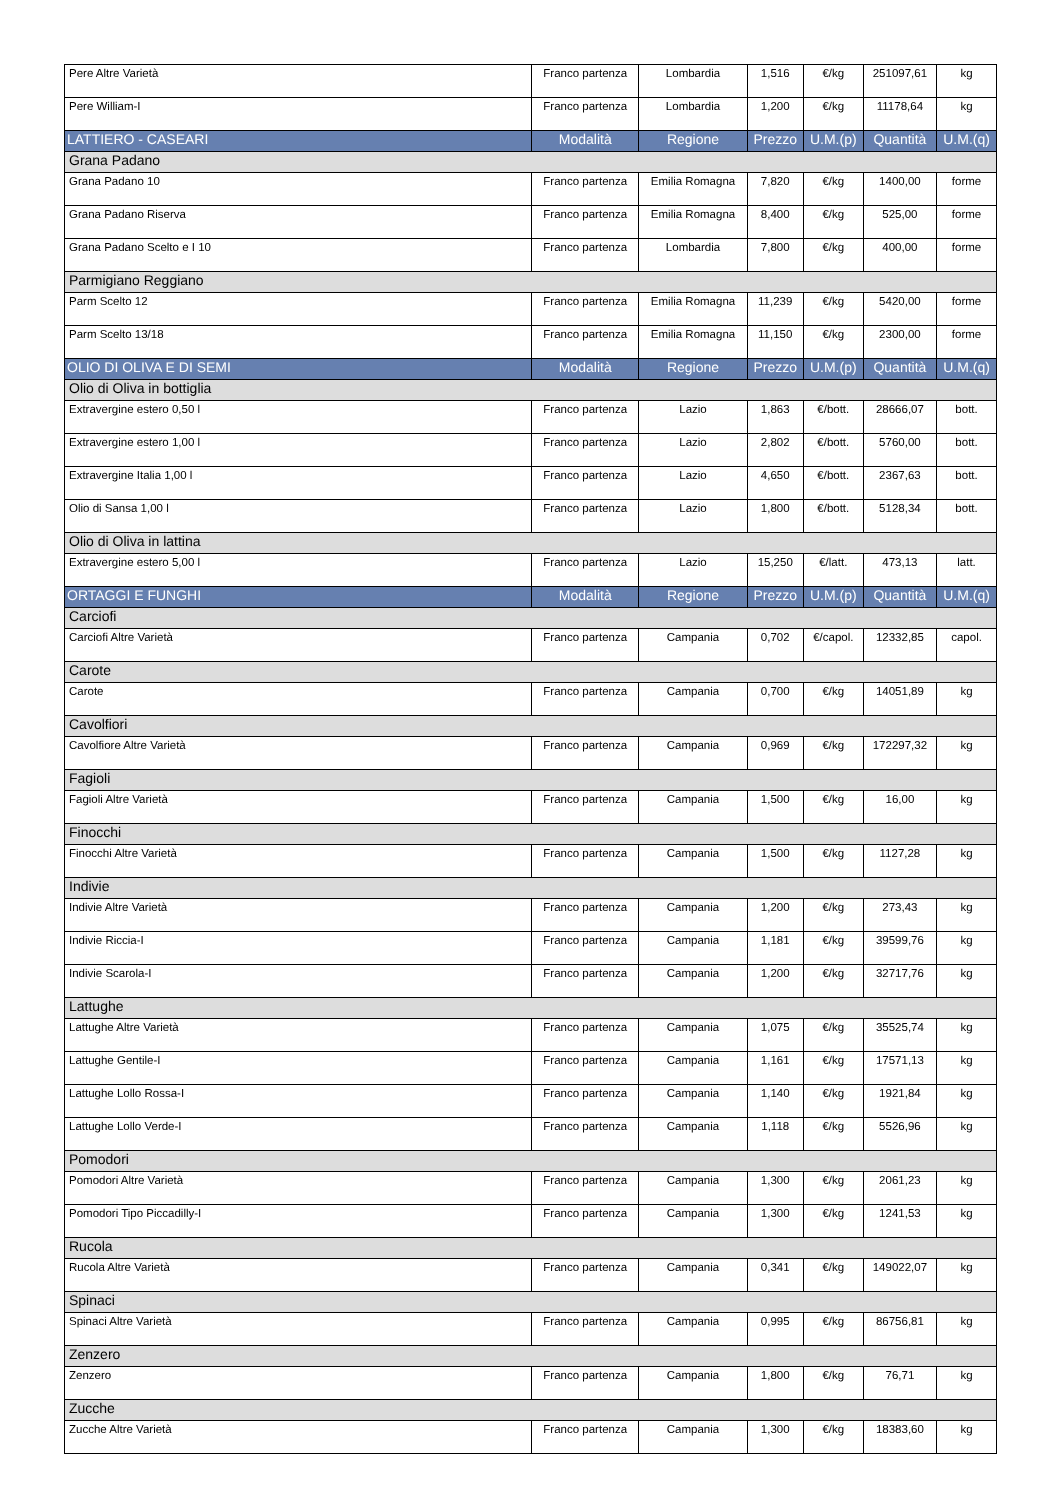| Pere Altre Varietà | Franco partenza | Lombardia | 1,516 | €/kg | 251097,61 | kg |
| Pere William-I | Franco partenza | Lombardia | 1,200 | €/kg | 11178,64 | kg |
| LATTIERO - CASEARI | Modalità | Regione | Prezzo | U.M.(p) | Quantità | U.M.(q) |
| Grana Padano | | | | | | |
| Grana Padano 10 | Franco partenza | Emilia Romagna | 7,820 | €/kg | 1400,00 | forme |
| Grana Padano Riserva | Franco partenza | Emilia Romagna | 8,400 | €/kg | 525,00 | forme |
| Grana Padano Scelto e I 10 | Franco partenza | Lombardia | 7,800 | €/kg | 400,00 | forme |
| Parmigiano Reggiano | | | | | | |
| Parm Scelto 12 | Franco partenza | Emilia Romagna | 11,239 | €/kg | 5420,00 | forme |
| Parm Scelto 13/18 | Franco partenza | Emilia Romagna | 11,150 | €/kg | 2300,00 | forme |
| OLIO DI OLIVA E DI SEMI | Modalità | Regione | Prezzo | U.M.(p) | Quantità | U.M.(q) |
| Olio di Oliva in bottiglia | | | | | | |
| Extravergine estero 0,50 l | Franco partenza | Lazio | 1,863 | €/bott. | 28666,07 | bott. |
| Extravergine estero 1,00 l | Franco partenza | Lazio | 2,802 | €/bott. | 5760,00 | bott. |
| Extravergine Italia 1,00 l | Franco partenza | Lazio | 4,650 | €/bott. | 2367,63 | bott. |
| Olio di Sansa 1,00 l | Franco partenza | Lazio | 1,800 | €/bott. | 5128,34 | bott. |
| Olio di Oliva in lattina | | | | | | |
| Extravergine estero 5,00 l | Franco partenza | Lazio | 15,250 | €/latt. | 473,13 | latt. |
| ORTAGGI E FUNGHI | Modalità | Regione | Prezzo | U.M.(p) | Quantità | U.M.(q) |
| Carciofi | | | | | | |
| Carciofi Altre Varietà | Franco partenza | Campania | 0,702 | €/capol. | 12332,85 | capol. |
| Carote | | | | | | |
| Carote | Franco partenza | Campania | 0,700 | €/kg | 14051,89 | kg |
| Cavolfiori | | | | | | |
| Cavolfiore Altre Varietà | Franco partenza | Campania | 0,969 | €/kg | 172297,32 | kg |
| Fagioli | | | | | | |
| Fagioli Altre Varietà | Franco partenza | Campania | 1,500 | €/kg | 16,00 | kg |
| Finocchi | | | | | | |
| Finocchi Altre Varietà | Franco partenza | Campania | 1,500 | €/kg | 1127,28 | kg |
| Indivie | | | | | | |
| Indivie Altre Varietà | Franco partenza | Campania | 1,200 | €/kg | 273,43 | kg |
| Indivie Riccia-I | Franco partenza | Campania | 1,181 | €/kg | 39599,76 | kg |
| Indivie Scarola-I | Franco partenza | Campania | 1,200 | €/kg | 32717,76 | kg |
| Lattughe | | | | | | |
| Lattughe Altre Varietà | Franco partenza | Campania | 1,075 | €/kg | 35525,74 | kg |
| Lattughe Gentile-I | Franco partenza | Campania | 1,161 | €/kg | 17571,13 | kg |
| Lattughe Lollo Rossa-I | Franco partenza | Campania | 1,140 | €/kg | 1921,84 | kg |
| Lattughe Lollo Verde-I | Franco partenza | Campania | 1,118 | €/kg | 5526,96 | kg |
| Pomodori | | | | | | |
| Pomodori Altre Varietà | Franco partenza | Campania | 1,300 | €/kg | 2061,23 | kg |
| Pomodori Tipo Piccadilly-I | Franco partenza | Campania | 1,300 | €/kg | 1241,53 | kg |
| Rucola | | | | | | |
| Rucola Altre Varietà | Franco partenza | Campania | 0,341 | €/kg | 149022,07 | kg |
| Spinaci | | | | | | |
| Spinaci Altre Varietà | Franco partenza | Campania | 0,995 | €/kg | 86756,81 | kg |
| Zenzero | | | | | | |
| Zenzero | Franco partenza | Campania | 1,800 | €/kg | 76,71 | kg |
| Zucche | | | | | | |
| Zucche Altre Varietà | Franco partenza | Campania | 1,300 | €/kg | 18383,60 | kg |